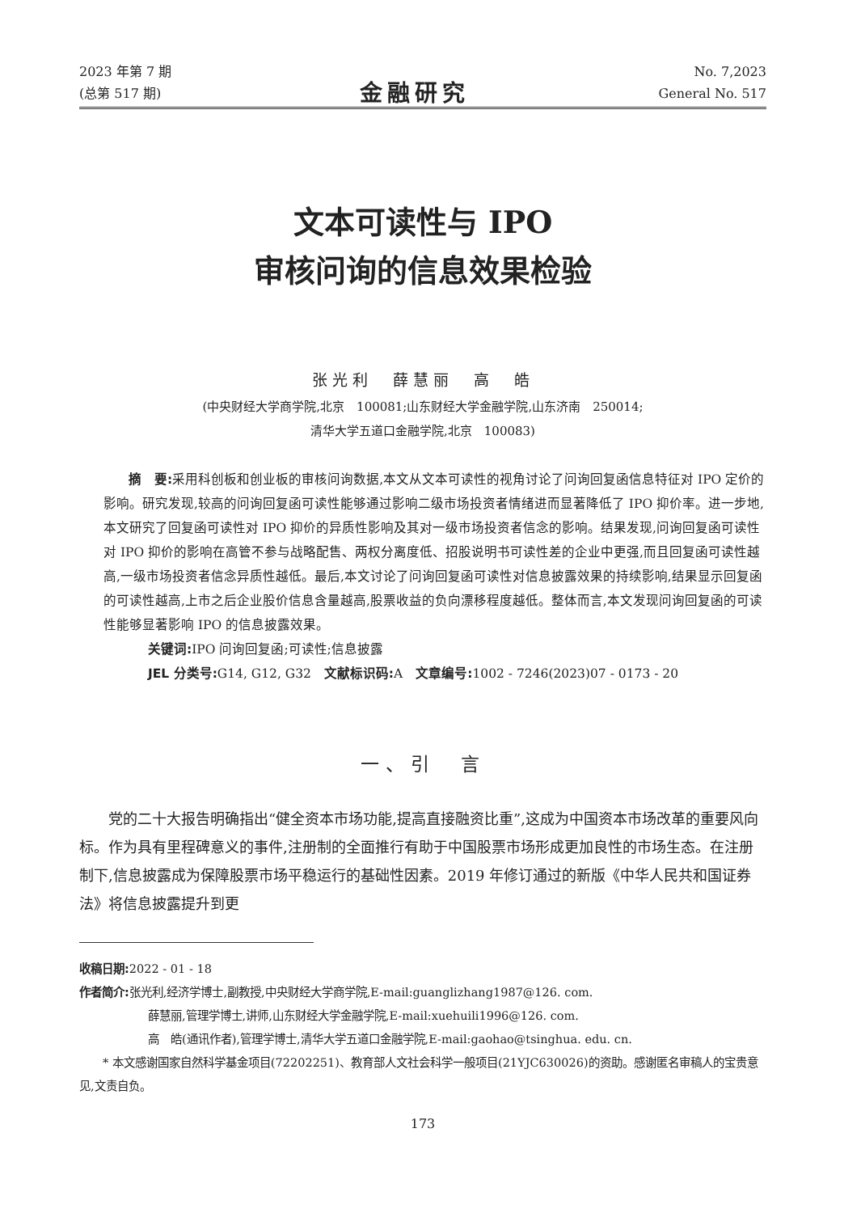2023 年第 7 期
(总第 517 期)
金融研究
No. 7,2023
General No. 517
文本可读性与 IPO
审核问询的信息效果检验
张光利　薛慧丽　高　皓
(中央财经大学商学院,北京　100081;山东财经大学金融学院,山东济南　250014;
清华大学五道口金融学院,北京　100083)
摘　要: 采用科创板和创业板的审核问询数据,本文从文本可读性的视角讨论了问询回复函信息特征对 IPO 定价的影响。研究发现,较高的问询回复函可读性能够通过影响二级市场投资者情绪进而显著降低了 IPO 抑价率。进一步地,本文研究了回复函可读性对 IPO 抑价的异质性影响及其对一级市场投资者信念的影响。结果发现,问询回复函可读性对 IPO 抑价的影响在高管不参与战略配售、两权分离度低、招股说明书可读性差的企业中更强,而且回复函可读性越高,一级市场投资者信念异质性越低。最后,本文讨论了问询回复函可读性对信息披露效果的持续影响,结果显示回复函的可读性越高,上市之后企业股价信息含量越高,股票收益的负向漂移程度越低。整体而言,本文发现问询回复函的可读性能够显著影响 IPO 的信息披露效果。
关键词: IPO 问询回复函;可读性;信息披露
JEL 分类号: G14, G12, G32　文献标识码: A　文章编号: 1002 - 7246(2023)07 - 0173 - 20
一、引　言
党的二十大报告明确指出“健全资本市场功能,提高直接融资比重”,这成为中国资本市场改革的重要风向标。作为具有里程碑意义的事件,注册制的全面推行有助于中国股票市场形成更加良性的市场生态。在注册制下,信息披露成为保障股票市场平稳运行的基础性因素。2019 年修订通过的新版《中华人民共和国证券法》将信息披露提升到更
收稿日期: 2022 - 01 - 18
作者简介: 张光利,经济学博士,副教授,中央财经大学商学院,E-mail:guanglizhang1987@126. com.
薛慧丽,管理学博士,讲师,山东财经大学金融学院,E-mail:xuehuili1996@126. com.
高　皓(通讯作者),管理学博士,清华大学五道口金融学院,E-mail:gaohao@tsinghua. edu. cn.
* 本文感谢国家自然科学基金项目(72202251)、教育部人文社会科学一般项目(21YJC630026)的资助。感谢匿名审稿人的宝贵意见,文责自负。
173